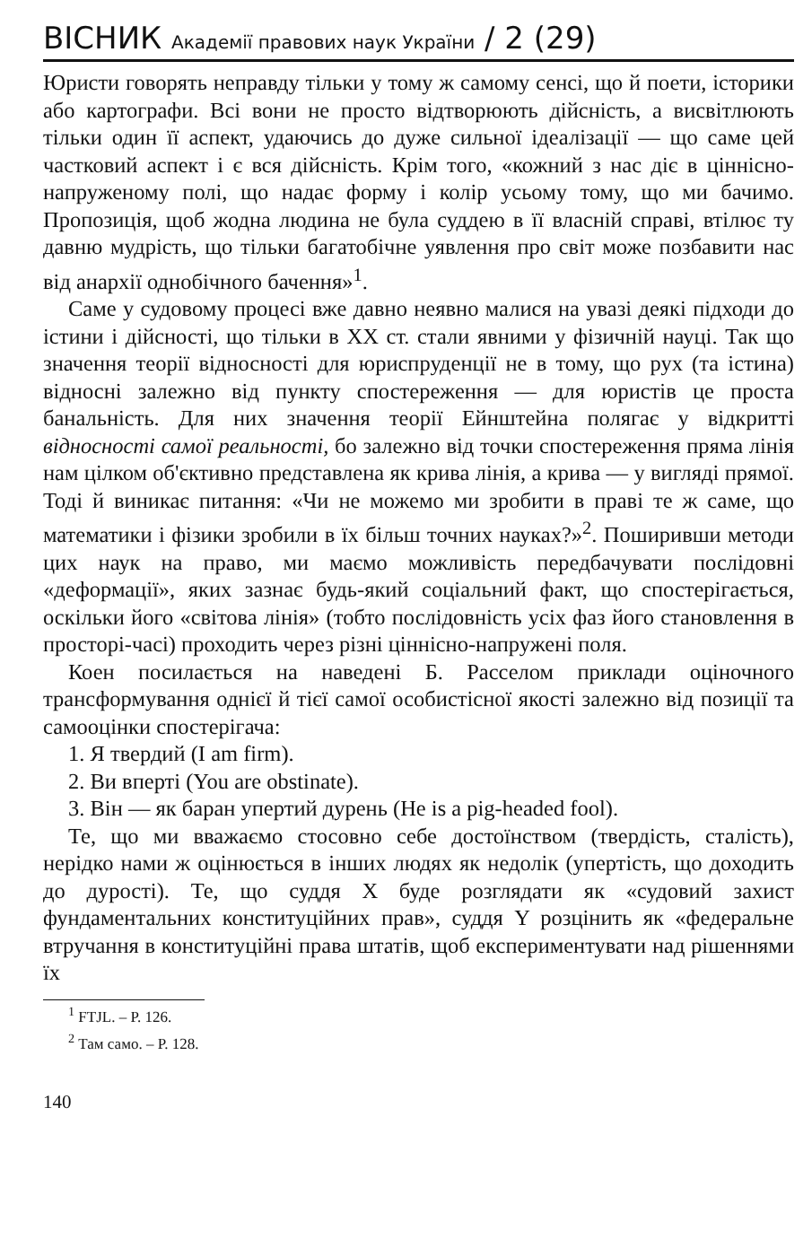ВІСНИК Академії правових наук України / 2 (29)
Юристи говорять неправду тільки у тому ж самому сенсі, що й поети, історики або картографи. Всі вони не просто відтворюють дійсність, а висвітлюють тільки один її аспект, удаючись до дуже сильної ідеалізації — що саме цей частковий аспект і є вся дійсність. Крім того, «кожний з нас діє в ціннісно-напруженому полі, що надає форму і колір усьому тому, що ми бачимо. Пропозиція, щоб жодна людина не була суддею в її власній справі, втілює ту давню мудрість, що тільки багатобічне уявлення про світ може позбавити нас від анархії однобічного бачення»<sup>1</sup>.
Саме у судовому процесі вже давно неявно малися на увазі деякі підходи до істини і дійсності, що тільки в XX ст. стали явними у фізичній науці. Так що значення теорії відносності для юриспруденції не в тому, що рух (та істина) відносні залежно від пункту спостереження — для юристів це проста банальність. Для них значення теорії Ейнштейна полягає у відкритті відносності самої реальності, бо залежно від точки спостереження пряма лінія нам цілком об'єктивно представлена як крива лінія, а крива — у вигляді прямої. Тоді й виникає питання: «Чи не можемо ми зробити в праві те ж саме, що математики і фізики зробили в їх більш точних науках?»<sup>2</sup>. Поширивши методи цих наук на право, ми маємо можливість передбачувати послідовні «деформації», яких зазнає будь-який соціальний факт, що спостерігається, оскільки його «світова лінія» (тобто послідовність усіх фаз його становлення в просторі-часі) проходить через різні ціннісно-напружені поля.
Коен посилається на наведені Б. Расселом приклади оціночного трансформування однієї й тієї самої особистісної якості залежно від позиції та самооцінки спостерігача:
1. Я твердий (I am firm).
2. Ви вперті (You are obstinate).
3. Він — як баран упертий дурень (He is a pig-headed fool).
Те, що ми вважаємо стосовно себе достоїнством (твердість, сталість), нерідко нами ж оцінюється в інших людях як недолік (упертість, що доходить до дурості). Те, що суддя X буде розглядати як «судовий захист фундаментальних конституційних прав», суддя Y розцінить як «федеральне втручання в конституційні права штатів, щоб експериментувати над рішеннями їх
<sup>1</sup> FTJL. – P. 126.
<sup>2</sup> Там само. – P. 128.
140